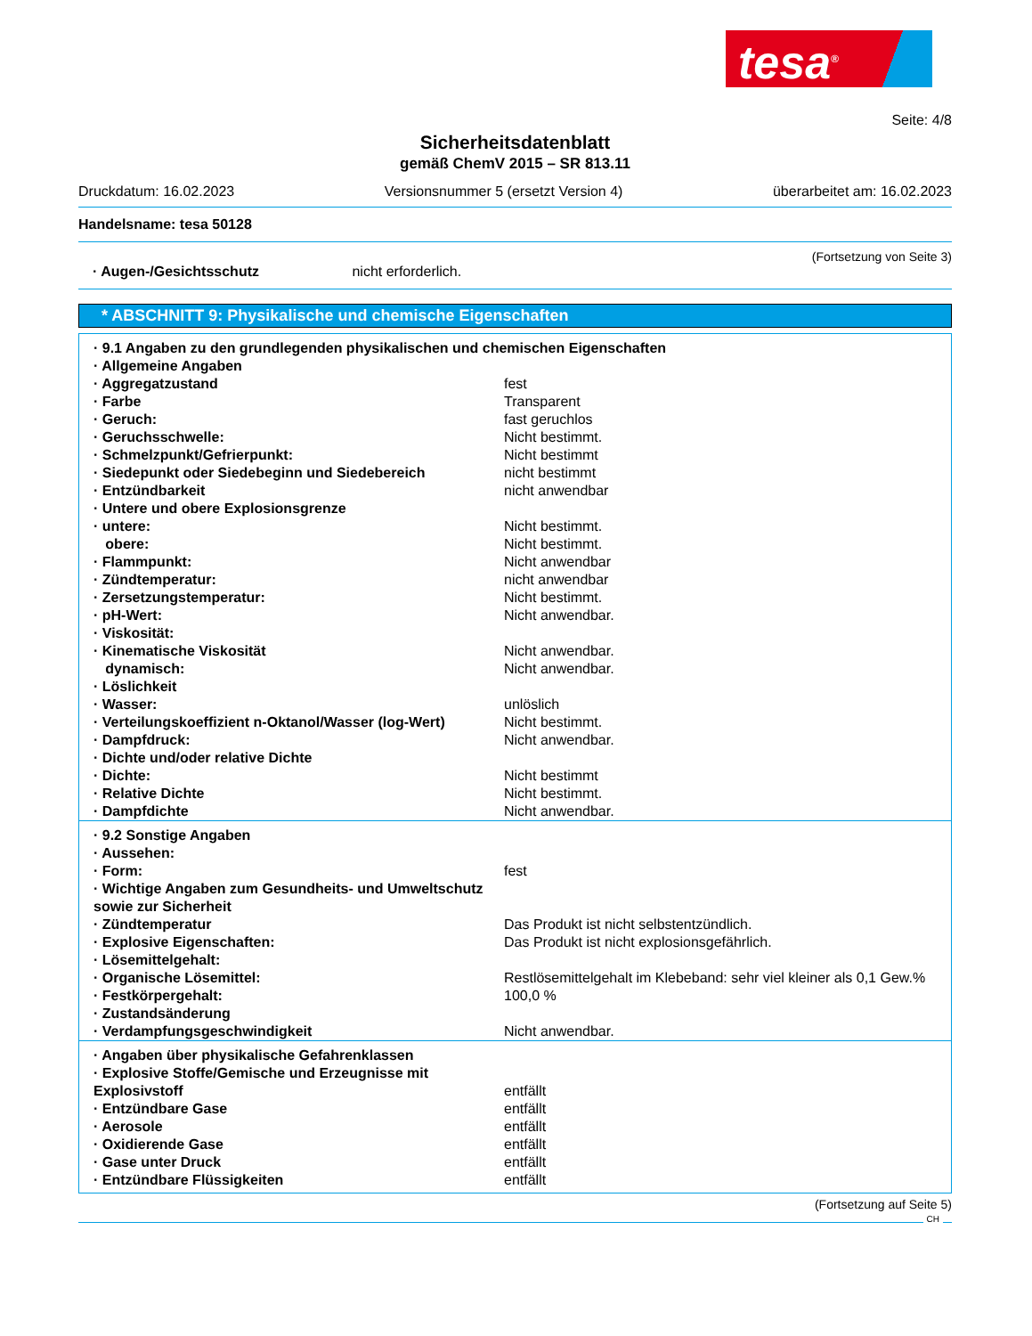tesa<sup>®</sup>
Seite: 4/8
Sicherheitsdatenblatt
gemäß ChemV 2015 – SR 813.11
Druckdatum: 16.02.2023 Versionsnummer 5 (ersetzt Version 4) überarbeitet am: 16.02.2023
Handelsname: tesa 50128
(Fortsetzung von Seite 3)
· Augen-/Gesichtsschutz nicht erforderlich.
* ABSCHNITT 9: Physikalische und chemische Eigenschaften
| · 9.1 Angaben zu den grundlegenden physikalischen und chemischen Eigenschaften | |
| · Allgemeine Angaben | |
| · Aggregatzustand | fest |
| · Farbe | Transparent |
| · Geruch: | fast geruchlos |
| · Geruchsschwelle: | Nicht bestimmt. |
| · Schmelzpunkt/Gefrierpunkt: | Nicht bestimmt |
| · Siedepunkt oder Siedebeginn und Siedebereich | nicht bestimmt |
| · Entzündbarkeit | nicht anwendbar |
| · Untere und obere Explosionsgrenze | |
| · untere: | Nicht bestimmt. |
| obere: | Nicht bestimmt. |
| · Flammpunkt: | Nicht anwendbar |
| · Zündtemperatur: | nicht anwendbar |
| · Zersetzungstemperatur: | Nicht bestimmt. |
| · pH-Wert: | Nicht anwendbar. |
| · Viskosität: | |
| · Kinematische Viskosität | Nicht anwendbar. |
| dynamisch: | Nicht anwendbar. |
| · Löslichkeit | |
| · Wasser: | unlöslich |
| · Verteilungskoeffizient n-Oktanol/Wasser (log-Wert) | Nicht bestimmt. |
| · Dampfdruck: | Nicht anwendbar. |
| · Dichte und/oder relative Dichte | |
| · Dichte: | Nicht bestimmt |
| · Relative Dichte | Nicht bestimmt. |
| · Dampfdichte | Nicht anwendbar. |
| · 9.2 Sonstige Angaben | |
| · Aussehen: | |
| · Form: | fest |
| · Wichtige Angaben zum Gesundheits- und Umweltschutz sowie zur Sicherheit | |
| · Zündtemperatur | Das Produkt ist nicht selbstentzündlich. |
| · Explosive Eigenschaften: | Das Produkt ist nicht explosionsgefährlich. |
| · Lösemittelgehalt: | |
| · Organische Lösemittel: | Restlösemittelgehalt im Klebeband: sehr viel kleiner als 0,1 Gew.% |
| · Festkörpergehalt: | 100,0 % |
| · Zustandsänderung | |
| · Verdampfungsgeschwindigkeit | Nicht anwendbar. |
| · Angaben über physikalische Gefahrenklassen | |
| · Explosive Stoffe/Gemische und Erzeugnisse mit Explosivstoff | entfällt |
| · Entzündbare Gase | entfällt |
| · Aerosole | entfällt |
| · Oxidierende Gase | entfällt |
| · Gase unter Druck | entfällt |
| · Entzündbare Flüssigkeiten | entfällt |
(Fortsetzung auf Seite 5)
CH